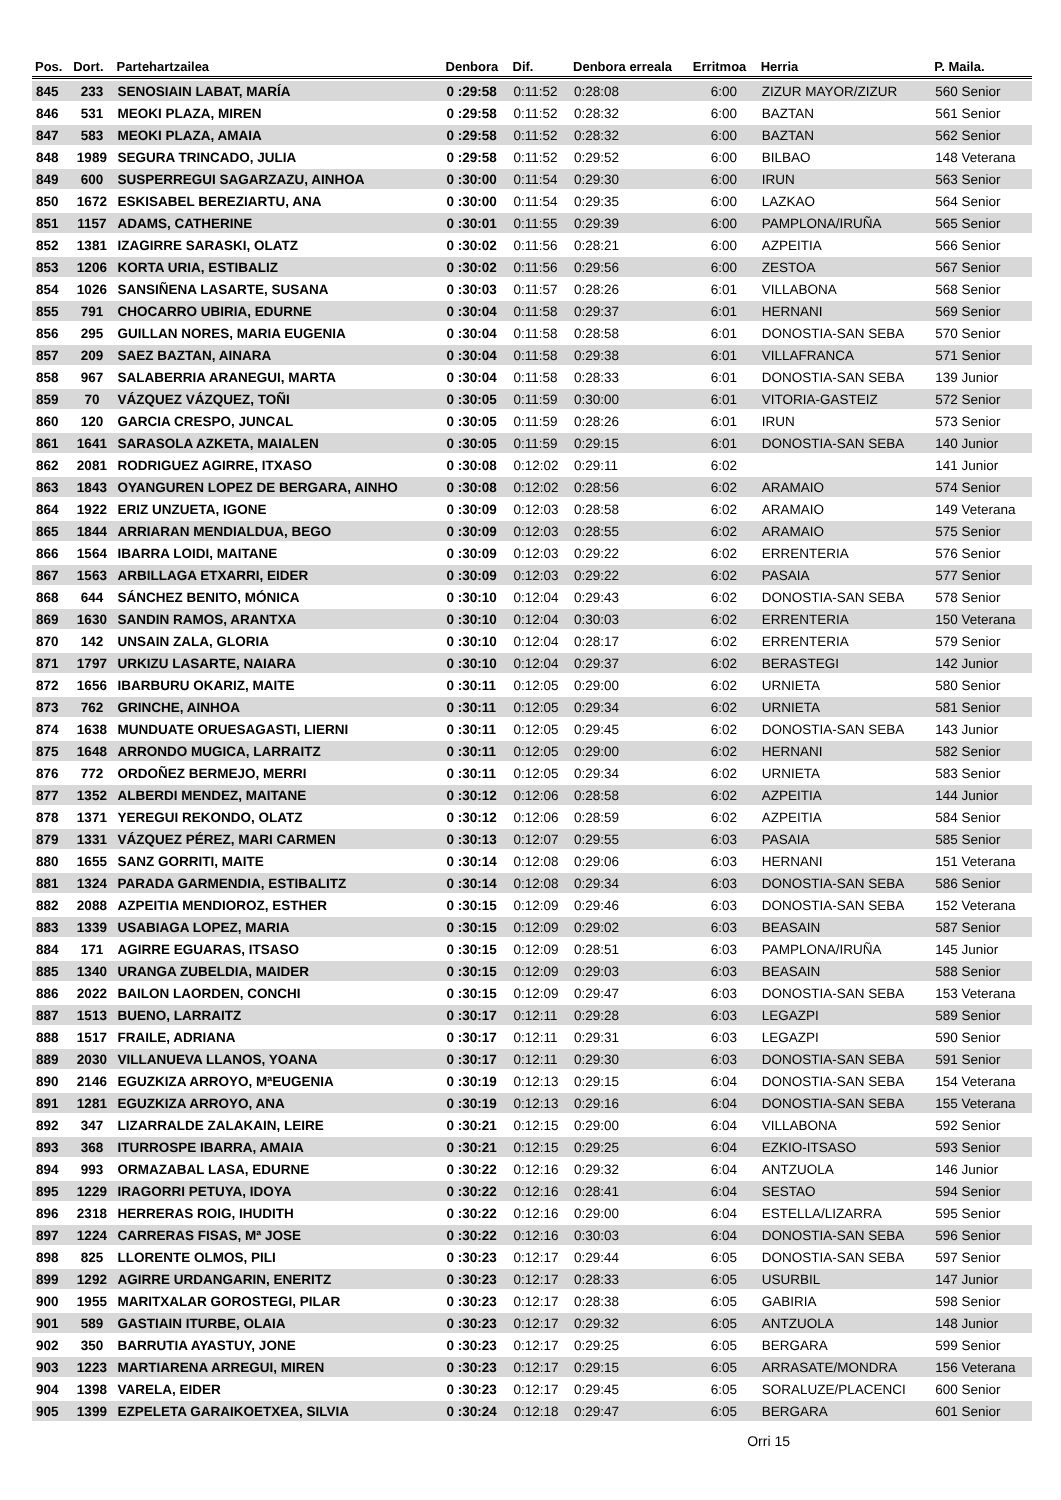| Pos. | Dort. | Partehartzailea | Denbora | Dif. | Denbora erreala | Erritmoa | Herria | P. Maila. |
| --- | --- | --- | --- | --- | --- | --- | --- | --- |
| 845 | 233 | SENOSIAIN LABAT, MARÍA | 0 :29:58 | 0:11:52 | 0:28:08 | 6:00 | ZIZUR MAYOR/ZIZUR | 560 Senior |
| 846 | 531 | MEOKI PLAZA, MIREN | 0 :29:58 | 0:11:52 | 0:28:32 | 6:00 | BAZTAN | 561 Senior |
| 847 | 583 | MEOKI PLAZA, AMAIA | 0 :29:58 | 0:11:52 | 0:28:32 | 6:00 | BAZTAN | 562 Senior |
| 848 | 1989 | SEGURA TRINCADO, JULIA | 0 :29:58 | 0:11:52 | 0:29:52 | 6:00 | BILBAO | 148 Veterana |
| 849 | 600 | SUSPERREGUI SAGARZAZU, AINHOA | 0 :30:00 | 0:11:54 | 0:29:30 | 6:00 | IRUN | 563 Senior |
| 850 | 1672 | ESKISABEL BEREZIARTU, ANA | 0 :30:00 | 0:11:54 | 0:29:35 | 6:00 | LAZKAO | 564 Senior |
| 851 | 1157 | ADAMS, CATHERINE | 0 :30:01 | 0:11:55 | 0:29:39 | 6:00 | PAMPLONA/IRUÑA | 565 Senior |
| 852 | 1381 | IZAGIRRE SARASKI, OLATZ | 0 :30:02 | 0:11:56 | 0:28:21 | 6:00 | AZPEITIA | 566 Senior |
| 853 | 1206 | KORTA URIA, ESTIBALIZ | 0 :30:02 | 0:11:56 | 0:29:56 | 6:00 | ZESTOA | 567 Senior |
| 854 | 1026 | SANSIÑENA LASARTE, SUSANA | 0 :30:03 | 0:11:57 | 0:28:26 | 6:01 | VILLABONA | 568 Senior |
| 855 | 791 | CHOCARRO UBIRIA, EDURNE | 0 :30:04 | 0:11:58 | 0:29:37 | 6:01 | HERNANI | 569 Senior |
| 856 | 295 | GUILLAN NORES, MARIA EUGENIA | 0 :30:04 | 0:11:58 | 0:28:58 | 6:01 | DONOSTIA-SAN SEBA | 570 Senior |
| 857 | 209 | SAEZ BAZTAN, AINARA | 0 :30:04 | 0:11:58 | 0:29:38 | 6:01 | VILLAFRANCA | 571 Senior |
| 858 | 967 | SALABERRIA ARANEGUI, MARTA | 0 :30:04 | 0:11:58 | 0:28:33 | 6:01 | DONOSTIA-SAN SEBA | 139 Junior |
| 859 | 70 | VÁZQUEZ VÁZQUEZ, TOÑI | 0 :30:05 | 0:11:59 | 0:30:00 | 6:01 | VITORIA-GASTEIZ | 572 Senior |
| 860 | 120 | GARCIA CRESPO, JUNCAL | 0 :30:05 | 0:11:59 | 0:28:26 | 6:01 | IRUN | 573 Senior |
| 861 | 1641 | SARASOLA AZKETA, MAIALEN | 0 :30:05 | 0:11:59 | 0:29:15 | 6:01 | DONOSTIA-SAN SEBA | 140 Junior |
| 862 | 2081 | RODRIGUEZ AGIRRE, ITXASO | 0 :30:08 | 0:12:02 | 0:29:11 | 6:02 | | 141 Junior |
| 863 | 1843 | OYANGUREN LOPEZ DE BERGARA, AINHO | 0 :30:08 | 0:12:02 | 0:28:56 | 6:02 | ARAMAIO | 574 Senior |
| 864 | 1922 | ERIZ UNZUETA, IGONE | 0 :30:09 | 0:12:03 | 0:28:58 | 6:02 | ARAMAIO | 149 Veterana |
| 865 | 1844 | ARRIARAN MENDIALDUA, BEGO | 0 :30:09 | 0:12:03 | 0:28:55 | 6:02 | ARAMAIO | 575 Senior |
| 866 | 1564 | IBARRA LOIDI, MAITANE | 0 :30:09 | 0:12:03 | 0:29:22 | 6:02 | ERRENTERIA | 576 Senior |
| 867 | 1563 | ARBILLAGA ETXARRI, EIDER | 0 :30:09 | 0:12:03 | 0:29:22 | 6:02 | PASAIA | 577 Senior |
| 868 | 644 | SÁNCHEZ BENITO, MÓNICA | 0 :30:10 | 0:12:04 | 0:29:43 | 6:02 | DONOSTIA-SAN SEBA | 578 Senior |
| 869 | 1630 | SANDIN RAMOS, ARANTXA | 0 :30:10 | 0:12:04 | 0:30:03 | 6:02 | ERRENTERIA | 150 Veterana |
| 870 | 142 | UNSAIN ZALA, GLORIA | 0 :30:10 | 0:12:04 | 0:28:17 | 6:02 | ERRENTERIA | 579 Senior |
| 871 | 1797 | URKIZU LASARTE, NAIARA | 0 :30:10 | 0:12:04 | 0:29:37 | 6:02 | BERASTEGI | 142 Junior |
| 872 | 1656 | IBARBURU OKARIZ, MAITE | 0 :30:11 | 0:12:05 | 0:29:00 | 6:02 | URNIETA | 580 Senior |
| 873 | 762 | GRINCHE, AINHOA | 0 :30:11 | 0:12:05 | 0:29:34 | 6:02 | URNIETA | 581 Senior |
| 874 | 1638 | MUNDUATE ORUESAGASTI, LIERNI | 0 :30:11 | 0:12:05 | 0:29:45 | 6:02 | DONOSTIA-SAN SEBA | 143 Junior |
| 875 | 1648 | ARRONDO MUGICA, LARRAITZ | 0 :30:11 | 0:12:05 | 0:29:00 | 6:02 | HERNANI | 582 Senior |
| 876 | 772 | ORDOÑEZ BERMEJO, MERRI | 0 :30:11 | 0:12:05 | 0:29:34 | 6:02 | URNIETA | 583 Senior |
| 877 | 1352 | ALBERDI MENDEZ, MAITANE | 0 :30:12 | 0:12:06 | 0:28:58 | 6:02 | AZPEITIA | 144 Junior |
| 878 | 1371 | YEREGUI REKONDO, OLATZ | 0 :30:12 | 0:12:06 | 0:28:59 | 6:02 | AZPEITIA | 584 Senior |
| 879 | 1331 | VÁZQUEZ PÉREZ, MARI CARMEN | 0 :30:13 | 0:12:07 | 0:29:55 | 6:03 | PASAIA | 585 Senior |
| 880 | 1655 | SANZ GORRITI, MAITE | 0 :30:14 | 0:12:08 | 0:29:06 | 6:03 | HERNANI | 151 Veterana |
| 881 | 1324 | PARADA GARMENDIA, ESTIBALITZ | 0 :30:14 | 0:12:08 | 0:29:34 | 6:03 | DONOSTIA-SAN SEBA | 586 Senior |
| 882 | 2088 | AZPEITIA MENDIOROZ, ESTHER | 0 :30:15 | 0:12:09 | 0:29:46 | 6:03 | DONOSTIA-SAN SEBA | 152 Veterana |
| 883 | 1339 | USABIAGA LOPEZ, MARIA | 0 :30:15 | 0:12:09 | 0:29:02 | 6:03 | BEASAIN | 587 Senior |
| 884 | 171 | AGIRRE EGUARAS, ITSASO | 0 :30:15 | 0:12:09 | 0:28:51 | 6:03 | PAMPLONA/IRUÑA | 145 Junior |
| 885 | 1340 | URANGA ZUBELDIA, MAIDER | 0 :30:15 | 0:12:09 | 0:29:03 | 6:03 | BEASAIN | 588 Senior |
| 886 | 2022 | BAILON LAORDEN, CONCHI | 0 :30:15 | 0:12:09 | 0:29:47 | 6:03 | DONOSTIA-SAN SEBA | 153 Veterana |
| 887 | 1513 | BUENO, LARRAITZ | 0 :30:17 | 0:12:11 | 0:29:28 | 6:03 | LEGAZPI | 589 Senior |
| 888 | 1517 | FRAILE, ADRIANA | 0 :30:17 | 0:12:11 | 0:29:31 | 6:03 | LEGAZPI | 590 Senior |
| 889 | 2030 | VILLANUEVA LLANOS, YOANA | 0 :30:17 | 0:12:11 | 0:29:30 | 6:03 | DONOSTIA-SAN SEBA | 591 Senior |
| 890 | 2146 | EGUZKIZA ARROYO, MªEUGENIA | 0 :30:19 | 0:12:13 | 0:29:15 | 6:04 | DONOSTIA-SAN SEBA | 154 Veterana |
| 891 | 1281 | EGUZKIZA ARROYO, ANA | 0 :30:19 | 0:12:13 | 0:29:16 | 6:04 | DONOSTIA-SAN SEBA | 155 Veterana |
| 892 | 347 | LIZARRALDE ZALAKAIN, LEIRE | 0 :30:21 | 0:12:15 | 0:29:00 | 6:04 | VILLABONA | 592 Senior |
| 893 | 368 | ITURROSPE IBARRA, AMAIA | 0 :30:21 | 0:12:15 | 0:29:25 | 6:04 | EZKIO-ITSASO | 593 Senior |
| 894 | 993 | ORMAZABAL LASA, EDURNE | 0 :30:22 | 0:12:16 | 0:29:32 | 6:04 | ANTZUOLA | 146 Junior |
| 895 | 1229 | IRAGORRI PETUYA, IDOYA | 0 :30:22 | 0:12:16 | 0:28:41 | 6:04 | SESTAO | 594 Senior |
| 896 | 2318 | HERRERAS ROIG, IHUDITH | 0 :30:22 | 0:12:16 | 0:29:00 | 6:04 | ESTELLA/LIZARRA | 595 Senior |
| 897 | 1224 | CARRERAS FISAS, Mª JOSE | 0 :30:22 | 0:12:16 | 0:30:03 | 6:04 | DONOSTIA-SAN SEBA | 596 Senior |
| 898 | 825 | LLORENTE OLMOS, PILI | 0 :30:23 | 0:12:17 | 0:29:44 | 6:05 | DONOSTIA-SAN SEBA | 597 Senior |
| 899 | 1292 | AGIRRE URDANGARIN, ENERITZ | 0 :30:23 | 0:12:17 | 0:28:33 | 6:05 | USURBIL | 147 Junior |
| 900 | 1955 | MARITXALAR GOROSTEGI, PILAR | 0 :30:23 | 0:12:17 | 0:28:38 | 6:05 | GABIRIA | 598 Senior |
| 901 | 589 | GASTIAIN ITURBE, OLAIA | 0 :30:23 | 0:12:17 | 0:29:32 | 6:05 | ANTZUOLA | 148 Junior |
| 902 | 350 | BARRUTIA AYASTUY, JONE | 0 :30:23 | 0:12:17 | 0:29:25 | 6:05 | BERGARA | 599 Senior |
| 903 | 1223 | MARTIARENA ARREGUI, MIREN | 0 :30:23 | 0:12:17 | 0:29:15 | 6:05 | ARRASATE/MONDRA | 156 Veterana |
| 904 | 1398 | VARELA, EIDER | 0 :30:23 | 0:12:17 | 0:29:45 | 6:05 | SORALUZE/PLACENCI | 600 Senior |
| 905 | 1399 | EZPELETA GARAIKOETXEA, SILVIA | 0 :30:24 | 0:12:18 | 0:29:47 | 6:05 | BERGARA | 601 Senior |
Orri 15